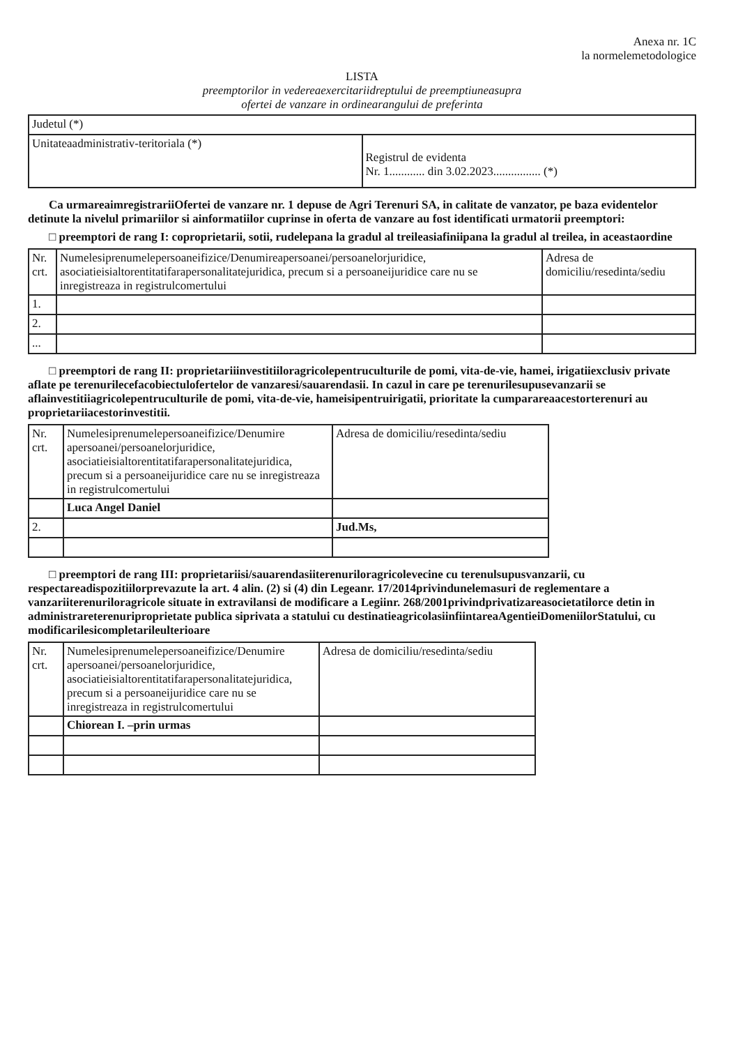Anexa nr. 1C
la normelemetodologice
LISTA
preemptorilor in vedereaexercitariidreptului de preemptiuneasupra
ofertei de vanzare in ordinearangului de preferinta
| Judetul (*) | |
| Unitateaadministrativ-teritoriala (*) | Registrul de evidenta Nr. 1............ din 3.02.2023................ (*) |
Ca urmareaimregistrariiOfertei de vanzare nr. 1 depuse de Agri Terenuri SA, in calitate de vanzator, pe baza evidentelor detinute la nivelul primariilor si ainformatiilor cuprinse in oferta de vanzare au fost identificati urmatorii preemptori:
□ preemptori de rang I: coproprietarii, sotii, rudelepana la gradul al treileasiafiniipana la gradul al treilea, in aceastaordine
| Nr. crt. | Numelesiprenumelepersoaneifizice/Denumireapersoanei/persoanelorjuridice, asociatieisialtorentitatifarapersonalitatejuridica, precum si a persoaneijuridice care nu se inregistreaza in registrulcomertului | Adresa de domiciliu/resedinta/sediu |
| --- | --- | --- |
| 1. | | |
| 2. | | |
| ... | | |
□ preemptori de rang II: proprietariiinvestitiiloragricolepentruculturile de pomi, vita-de-vie, hamei, irigatiiexclusiv private aflate pe terenurilecefacobiectulofertelor de vanzaresi/sauarendasii. In cazul in care pe terenurilesupusevanzarii se aflainvestitiiagricolepentruculturile de pomi, vita-de-vie, hameisipentruirigatii, prioritate la cumparareaacestorterenuri au proprietariiacestorinvestitii.
| Nr. crt. | Numelesiprenumelepersoaneifizice/Denumire apersoanei/persoanelorjuridice, asociatieisialtorentitatifarapersonalitatejuridica, precum si a persoaneijuridice care nu se inregistreaza in registrulcomertului | Adresa de domiciliu/resedinta/sediu |
| --- | --- | --- |
| | Luca Angel Daniel | |
| 2. | | Jud.Ms, |
□ preemptori de rang III: proprietariisi/sauarendasiiterenuriloragricolevecine cu terenulsupusvanzarii, cu respectareadispozitiilorprevazute la art. 4 alin. (2) si (4) din Legeanr. 17/2014privindunelemasuri de reglementare a vanzariiterenuriloragricole situate in extravilansi de modificare a Legiinr. 268/2001privindprivatizareasocietatilorce detin in administrareterenuriproprietate publica siprivata a statului cu destinatieagricolasiinfiintareaAgentieiDomeniilorStatului, cu modificarilesicompletarileulterioare
| Nr. crt. | Numelesiprenumelepersoaneifizice/Denumire apersoanei/persoanelorjuridice, asociatieisialtorentitatifarapersonalitatejuridica, precum si a persoaneijuridice care nu se inregistreaza in registrulcomertului | Adresa de domiciliu/resedinta/sediu |
| --- | --- | --- |
| | Chiorean I. –prin urmas | |